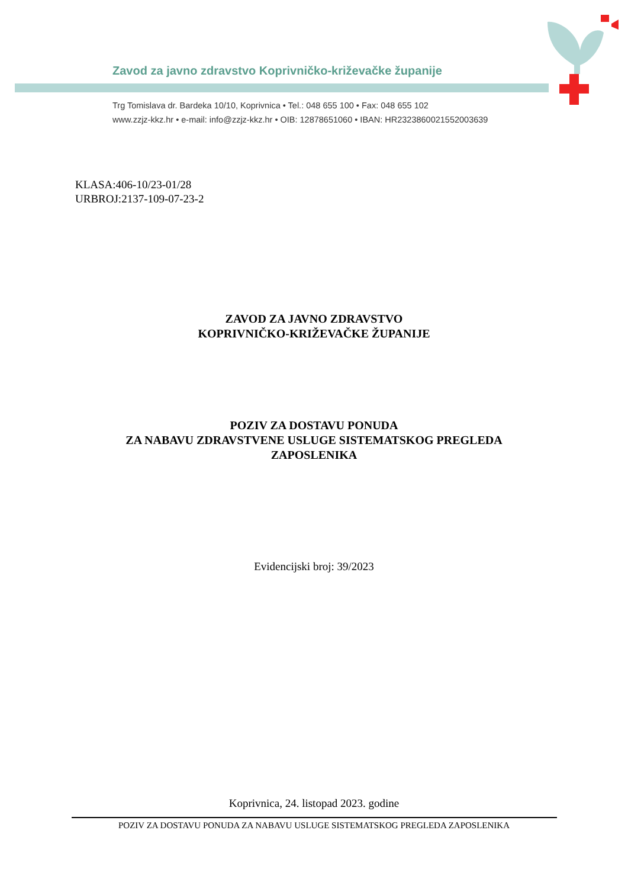Zavod za javno zdravstvo Koprivničko-križevačke županije
Trg Tomislava dr. Bardeka 10/10, Koprivnica • Tel.: 048 655 100 • Fax: 048 655 102
www.zzjz-kkz.hr • e-mail: info@zzjz-kkz.hr • OIB: 12878651060 • IBAN: HR2323860021552003639
KLASA:406-10/23-01/28
URBROJ:2137-109-07-23-2
ZAVOD ZA JAVNO ZDRAVSTVO
KOPRIVNIČKO-KRIŽEVAČKE ŽUPANIJE
POZIV ZA DOSTAVU PONUDA
ZA NABAVU ZDRAVSTVENE USLUGE SISTEMATSKOG PREGLEDA
ZAPOSLENIKA
Evidencijski broj: 39/2023
Koprivnica, 24. listopad 2023. godine
POZIV ZA DOSTAVU PONUDA ZA NABAVU USLUGE SISTEMATSKOG PREGLEDA ZAPOSLENIKA